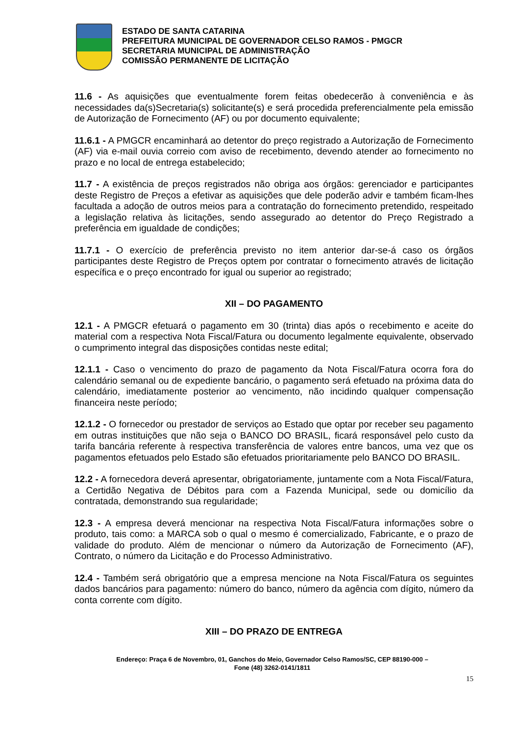ESTADO DE SANTA CATARINA
PREFEITURA MUNICIPAL DE GOVERNADOR CELSO RAMOS - PMGCR
SECRETARIA MUNICIPAL DE ADMINISTRAÇÃO
COMISSÃO PERMANENTE DE LICITAÇÃO
11.6 - As aquisições que eventualmente forem feitas obedecerão à conveniência e às necessidades da(s)Secretaria(s) solicitante(s) e será procedida preferencialmente pela emissão de Autorização de Fornecimento (AF) ou por documento equivalente;
11.6.1 - A PMGCR encaminhará ao detentor do preço registrado a Autorização de Fornecimento (AF) via e-mail ouvia correio com aviso de recebimento, devendo atender ao fornecimento no prazo e no local de entrega estabelecido;
11.7 - A existência de preços registrados não obriga aos órgãos: gerenciador e participantes deste Registro de Preços a efetivar as aquisições que dele poderão advir e também ficam-lhes facultada a adoção de outros meios para a contratação do fornecimento pretendido, respeitado a legislação relativa às licitações, sendo assegurado ao detentor do Preço Registrado a preferência em igualdade de condições;
11.7.1 - O exercício de preferência previsto no item anterior dar-se-á caso os órgãos participantes deste Registro de Preços optem por contratar o fornecimento através de licitação específica e o preço encontrado for igual ou superior ao registrado;
XII – DO PAGAMENTO
12.1 - A PMGCR efetuará o pagamento em 30 (trinta) dias após o recebimento e aceite do material com a respectiva Nota Fiscal/Fatura ou documento legalmente equivalente, observado o cumprimento integral das disposições contidas neste edital;
12.1.1 - Caso o vencimento do prazo de pagamento da Nota Fiscal/Fatura ocorra fora do calendário semanal ou de expediente bancário, o pagamento será efetuado na próxima data do calendário, imediatamente posterior ao vencimento, não incidindo qualquer compensação financeira neste período;
12.1.2 - O fornecedor ou prestador de serviços ao Estado que optar por receber seu pagamento em outras instituições que não seja o BANCO DO BRASIL, ficará responsável pelo custo da tarifa bancária referente à respectiva transferência de valores entre bancos, uma vez que os pagamentos efetuados pelo Estado são efetuados prioritariamente pelo BANCO DO BRASIL.
12.2 - A fornecedora deverá apresentar, obrigatoriamente, juntamente com a Nota Fiscal/Fatura, a Certidão Negativa de Débitos para com a Fazenda Municipal, sede ou domicílio da contratada, demonstrando sua regularidade;
12.3 - A empresa deverá mencionar na respectiva Nota Fiscal/Fatura informações sobre o produto, tais como: a MARCA sob o qual o mesmo é comercializado, Fabricante, e o prazo de validade do produto. Além de mencionar o número da Autorização de Fornecimento (AF), Contrato, o número da Licitação e do Processo Administrativo.
12.4 - Também será obrigatório que a empresa mencione na Nota Fiscal/Fatura os seguintes dados bancários para pagamento: número do banco, número da agência com dígito, número da conta corrente com dígito.
XIII – DO PRAZO DE ENTREGA
Endereço: Praça 6 de Novembro, 01, Ganchos do Meio, Governador Celso Ramos/SC, CEP 88190-000 –
Fone (48) 3262-0141/1811
15